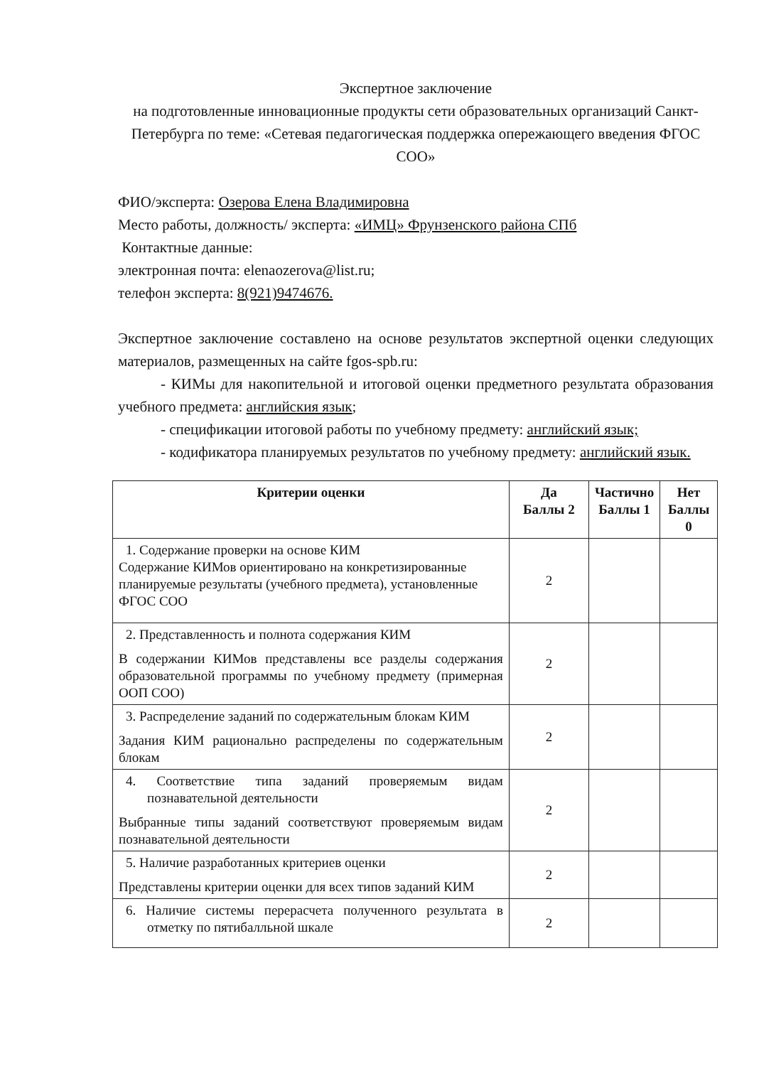Экспертное заключение
на подготовленные инновационные продукты сети образовательных организаций Санкт-Петербурга по теме: «Сетевая педагогическая поддержка опережающего введения ФГОС СОО»
ФИО/эксперта: Озерова Елена Владимировна
Место работы, должность/ эксперта: «ИМЦ» Фрунзенского района СПб
Контактные данные:
электронная почта: elenaozerova@list.ru;
телефон эксперта: 8(921)9474676.
Экспертное заключение составлено на основе результатов экспертной оценки следующих материалов, размещенных на сайте fgos-spb.ru:
- КИМы для накопительной и итоговой оценки предметного результата образования учебного предмета: английския язык;
- спецификации итоговой работы по учебному предмету: английский язык;
- кодификатора планируемых результатов по учебному предмету: английский язык.
| Критерии оценки | Да Баллы 2 | Частично Баллы 1 | Нет Баллы 0 |
| --- | --- | --- | --- |
| 1. Содержание проверки на основе КИМ Содержание КИМов ориентировано на конкретизированные планируемые результаты (учебного предмета), установленные ФГОС СОО | 2 | | |
| 2. Представленность и полнота содержания КИМ В содержании КИМов представлены все разделы содержания образовательной программы по учебному предмету (примерная ООП СОО) | 2 | | |
| 3. Распределение заданий по содержательным блокам КИМ Задания КИМ рационально распределены по содержательным блокам | 2 | | |
| 4. Соответствие типа заданий проверяемым видам познавательной деятельности Выбранные типы заданий соответствуют проверяемым видам познавательной деятельности | 2 | | |
| 5. Наличие разработанных критериев оценки Представлены критерии оценки для всех типов заданий КИМ | 2 | | |
| 6. Наличие системы перерасчета полученного результата в отметку по пятибалльной шкале | 2 | | |